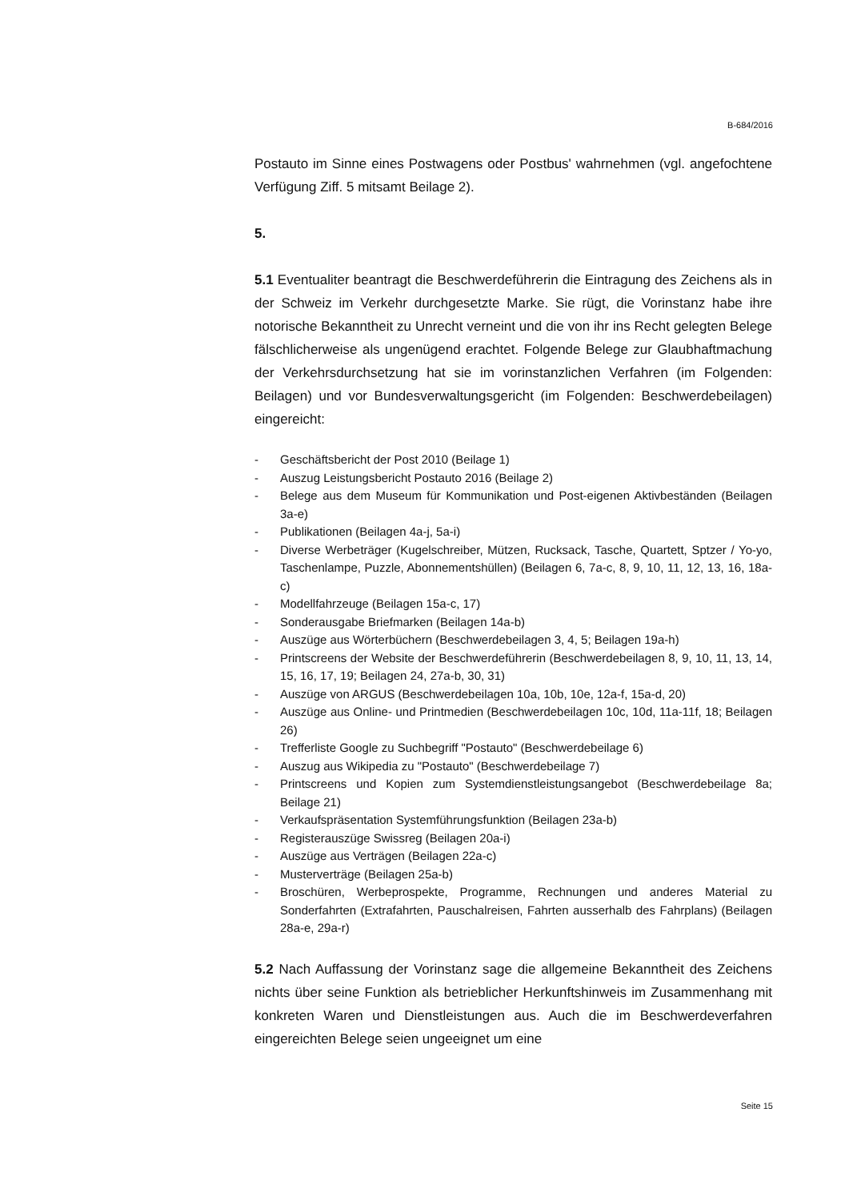B-684/2016
Postauto im Sinne eines Postwagens oder Postbus' wahrnehmen (vgl. angefochtene Verfügung Ziff. 5 mitsamt Beilage 2).
5.
5.1 Eventualiter beantragt die Beschwerdeführerin die Eintragung des Zeichens als in der Schweiz im Verkehr durchgesetzte Marke. Sie rügt, die Vorinstanz habe ihre notorische Bekanntheit zu Unrecht verneint und die von ihr ins Recht gelegten Belege fälschlicherweise als ungenügend erachtet. Folgende Belege zur Glaubhaftmachung der Verkehrsdurchsetzung hat sie im vorinstanzlichen Verfahren (im Folgenden: Beilagen) und vor Bundesverwaltungsgericht (im Folgenden: Beschwerdebeilagen) eingereicht:
- Geschäftsbericht der Post 2010 (Beilage 1)
- Auszug Leistungsbericht Postauto 2016 (Beilage 2)
- Belege aus dem Museum für Kommunikation und Post-eigenen Aktivbeständen (Beilagen 3a-e)
- Publikationen (Beilagen 4a-j, 5a-i)
- Diverse Werbeträger (Kugelschreiber, Mützen, Rucksack, Tasche, Quartett, Sptzer / Yo-yo, Taschenlampe, Puzzle, Abonnementshüllen) (Beilagen 6, 7a-c, 8, 9, 10, 11, 12, 13, 16, 18a-c)
- Modellfahrzeuge (Beilagen 15a-c, 17)
- Sonderausgabe Briefmarken (Beilagen 14a-b)
- Auszüge aus Wörterbüchern (Beschwerdebeilagen 3, 4, 5; Beilagen 19a-h)
- Printscreens der Website der Beschwerdeführerin (Beschwerdebeilagen 8, 9, 10, 11, 13, 14, 15, 16, 17, 19; Beilagen 24, 27a-b, 30, 31)
- Auszüge von ARGUS (Beschwerdebeilagen 10a, 10b, 10e, 12a-f, 15a-d, 20)
- Auszüge aus Online- und Printmedien (Beschwerdebeilagen 10c, 10d, 11a-11f, 18; Beilagen 26)
- Trefferliste Google zu Suchbegriff "Postauto" (Beschwerdebeilage 6)
- Auszug aus Wikipedia zu "Postauto" (Beschwerdebeilage 7)
- Printscreens und Kopien zum Systemdienstleistungsangebot (Beschwerdebeilage 8a; Beilage 21)
- Verkaufspräsentation Systemführungsfunktion (Beilagen 23a-b)
- Registerauszüge Swissreg (Beilagen 20a-i)
- Auszüge aus Verträgen (Beilagen 22a-c)
- Musterverträge (Beilagen 25a-b)
- Broschüren, Werbeprospekte, Programme, Rechnungen und anderes Material zu Sonderfahrten (Extrafahrten, Pauschalreisen, Fahrten ausserhalb des Fahrplans) (Beilagen 28a-e, 29a-r)
5.2 Nach Auffassung der Vorinstanz sage die allgemeine Bekanntheit des Zeichens nichts über seine Funktion als betrieblicher Herkunftshinweis im Zusammenhang mit konkreten Waren und Dienstleistungen aus. Auch die im Beschwerdeverfahren eingereichten Belege seien ungeeignet um eine
Seite 15